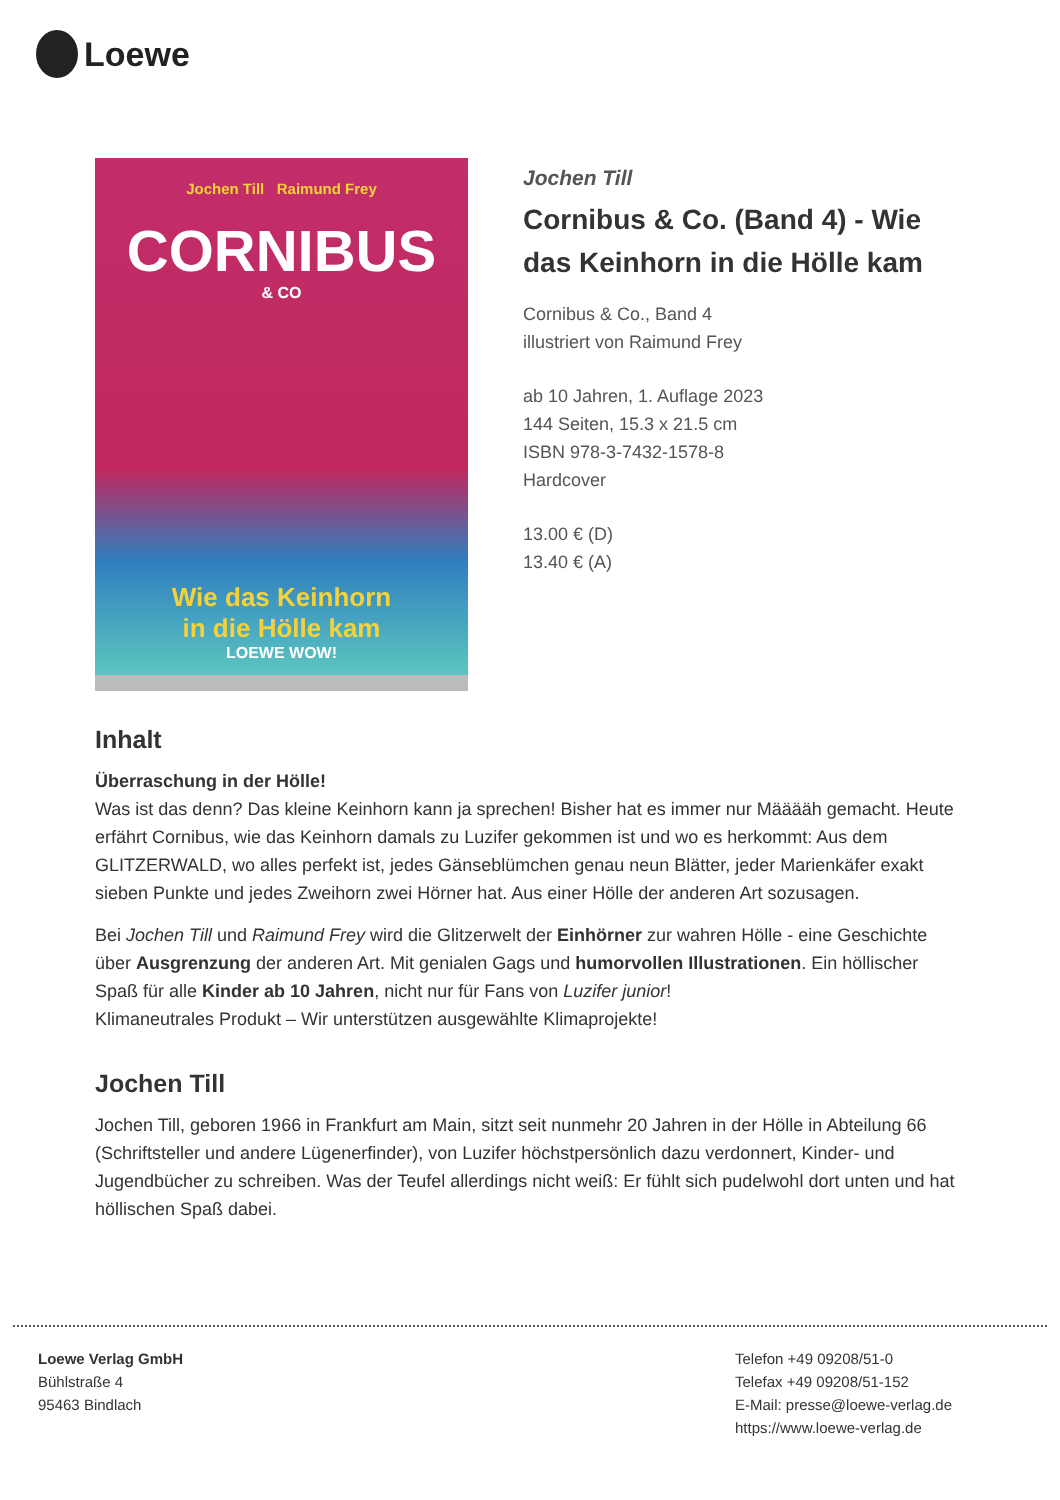Loewe
Jochen Till Raimund Frey
CORNIBUS
& CO
Wie das Keinhorn
in die Hölle kam
LOEWE WOW!
Jochen Till
Cornibus & Co. (Band 4) - Wie das Keinhorn in die Hölle kam
Cornibus & Co., Band 4
illustriert von Raimund Frey
ab 10 Jahren, 1. Auflage 2023
144 Seiten, 15.3 x 21.5 cm
ISBN 978-3-7432-1578-8
Hardcover
13.00 € (D)
13.40 € (A)
Inhalt
Überraschung in der Hölle!
Was ist das denn? Das kleine Keinhorn kann ja sprechen! Bisher hat es immer nur Määääh gemacht. Heute erfährt Cornibus, wie das Keinhorn damals zu Luzifer gekommen ist und wo es herkommt: Aus dem GLITZERWALD, wo alles perfekt ist, jedes Gänseblümchen genau neun Blätter, jeder Marienkäfer exakt sieben Punkte und jedes Zweihorn zwei Hörner hat. Aus einer Hölle der anderen Art sozusagen.
Bei Jochen Till und Raimund Frey wird die Glitzerwelt der Einhörner zur wahren Hölle - eine Geschichte über Ausgrenzung der anderen Art. Mit genialen Gags und humorvollen Illustrationen. Ein höllischer Spaß für alle Kinder ab 10 Jahren, nicht nur für Fans von Luzifer junior!
Klimaneutrales Produkt – Wir unterstützen ausgewählte Klimaprojekte!
Jochen Till
Jochen Till, geboren 1966 in Frankfurt am Main, sitzt seit nunmehr 20 Jahren in der Hölle in Abteilung 66 (Schriftsteller und andere Lügenerfinder), von Luzifer höchstpersönlich dazu verdonnert, Kinder- und Jugendbücher zu schreiben. Was der Teufel allerdings nicht weiß: Er fühlt sich pudelwohl dort unten und hat höllischen Spaß dabei.
Loewe Verlag GmbH
Bühlstraße 4
95463 Bindlach
Telefon +49 09208/51-0
Telefax +49 09208/51-152
E-Mail: presse@loewe-verlag.de
https://www.loewe-verlag.de